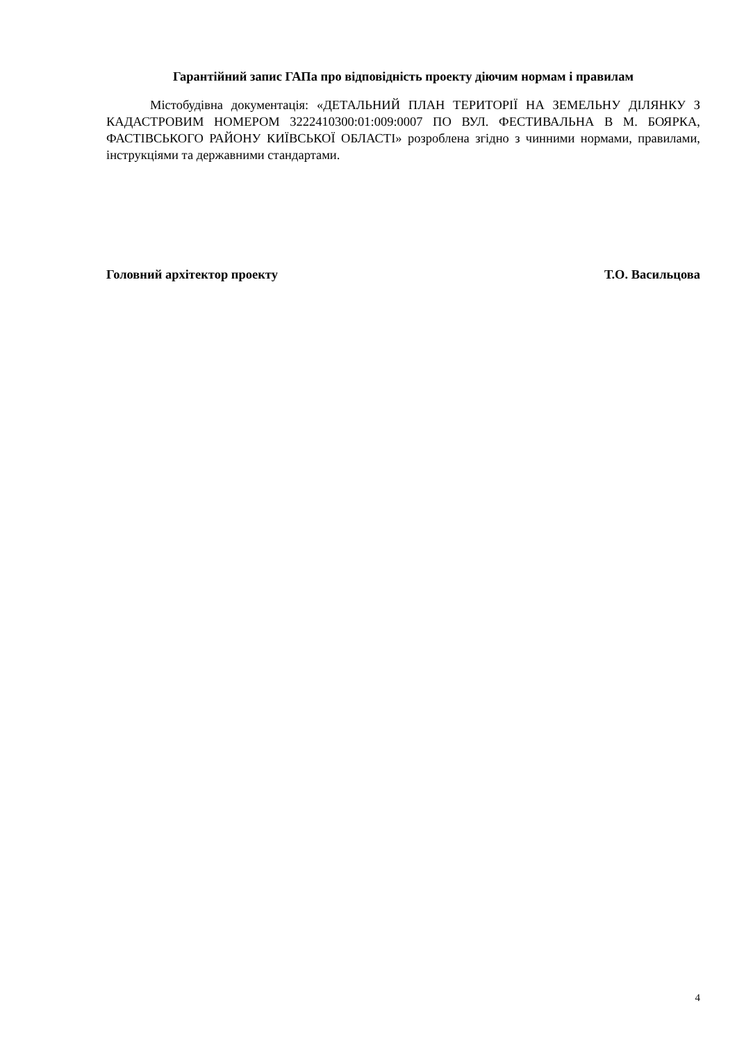Гарантійний запис ГАПа про відповідність проекту діючим нормам і правилам
Містобудівна документація: «ДЕТАЛЬНИЙ ПЛАН ТЕРИТОРІЇ НА ЗЕМЕЛЬНУ ДІЛЯНКУ З КАДАСТРОВИМ НОМЕРОМ 3222410300:01:009:0007 ПО ВУЛ. ФЕСТИВАЛЬНА В М. БОЯРКА, ФАСТІВСЬКОГО РАЙОНУ КИЇВСЬКОЇ ОБЛАСТІ» розроблена згідно з чинними нормами, правилами, інструкціями та державними стандартами.
Головний архітектор проекту Т.О. Васильцова
4